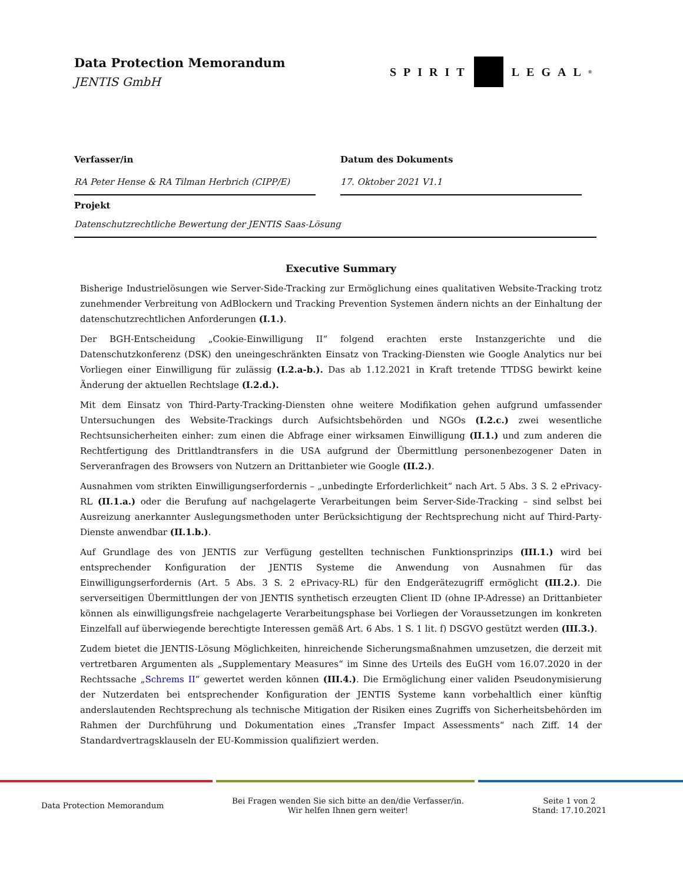Data Protection Memorandum
JENTIS GmbH
SPIRIT LEGAL<sup>®</sup>
Verfasser/in
RA Peter Hense & RA Tilman Herbrich (CIPP/E)
Datum des Dokuments
17. Oktober 2021 V1.1
Projekt
Datenschutzrechtliche Bewertung der JENTIS Saas-Lösung
Executive Summary
Bisherige Industrielösungen wie Server-Side-Tracking zur Ermöglichung eines qualitativen Website-Tracking trotz zunehmender Verbreitung von AdBlockern und Tracking Prevention Systemen ändern nichts an der Einhaltung der datenschutzrechtlichen Anforderungen (I.1.).
Der BGH-Entscheidung „Cookie-Einwilligung II“ folgend erachten erste Instanzgerichte und die Datenschutzkonferenz (DSK) den uneingeschränkten Einsatz von Tracking-Diensten wie Google Analytics nur bei Vorliegen einer Einwilligung für zulässig (I.2.a-b.). Das ab 1.12.2021 in Kraft tretende TTDSG bewirkt keine Änderung der aktuellen Rechtslage (I.2.d.).
Mit dem Einsatz von Third-Party-Tracking-Diensten ohne weitere Modifikation gehen aufgrund umfassender Untersuchungen des Website-Trackings durch Aufsichtsbehörden und NGOs (I.2.c.) zwei wesentliche Rechtsunsicherheiten einher: zum einen die Abfrage einer wirksamen Einwilligung (II.1.) und zum anderen die Rechtfertigung des Drittlandtransfers in die USA aufgrund der Übermittlung personenbezogener Daten in Serveranfragen des Browsers von Nutzern an Drittanbieter wie Google (II.2.).
Ausnahmen vom strikten Einwilligungserfordernis – „unbedingte Erforderlichkeit“ nach Art. 5 Abs. 3 S. 2 ePrivacy-RL (II.1.a.) oder die Berufung auf nachgelagerte Verarbeitungen beim Server-Side-Tracking – sind selbst bei Ausreizung anerkannter Auslegungsmethoden unter Berücksichtigung der Rechtsprechung nicht auf Third-Party-Dienste anwendbar (II.1.b.).
Auf Grundlage des von JENTIS zur Verfügung gestellten technischen Funktionsprinzips (III.1.) wird bei entsprechender Konfiguration der JENTIS Systeme die Anwendung von Ausnahmen für das Einwilligungserfordernis (Art. 5 Abs. 3 S. 2 ePrivacy-RL) für den Endgerätezugriff ermöglicht (III.2.). Die serverseitigen Übermittlungen der von JENTIS synthetisch erzeugten Client ID (ohne IP-Adresse) an Drittanbieter können als einwilligungsfreie nachgelagerte Verarbeitungsphase bei Vorliegen der Voraussetzungen im konkreten Einzelfall auf überwiegende berechtigte Interessen gemäß Art. 6 Abs. 1 S. 1 lit. f) DSGVO gestützt werden (III.3.).
Zudem bietet die JENTIS-Lösung Möglichkeiten, hinreichende Sicherungsmaßnahmen umzusetzen, die derzeit mit vertretbaren Argumenten als „Supplementary Measures“ im Sinne des Urteils des EuGH vom 16.07.2020 in der Rechtssache „Schrems II“ gewertet werden können (III.4.). Die Ermöglichung einer validen Pseudonymisierung der Nutzerdaten bei entsprechender Konfiguration der JENTIS Systeme kann vorbehaltlich einer künftig anderslautenden Rechtsprechung als technische Mitigation der Risiken eines Zugriffs von Sicherheitsbehörden im Rahmen der Durchführung und Dokumentation eines „Transfer Impact Assessments“ nach Ziff. 14 der Standardvertragsklauseln der EU-Kommission qualifiziert werden.
Data Protection Memorandum
Bei Fragen wenden Sie sich bitte an den/die Verfasser/in.
Wir helfen Ihnen gern weiter!
Seite 1 von 2
Stand: 17.10.2021